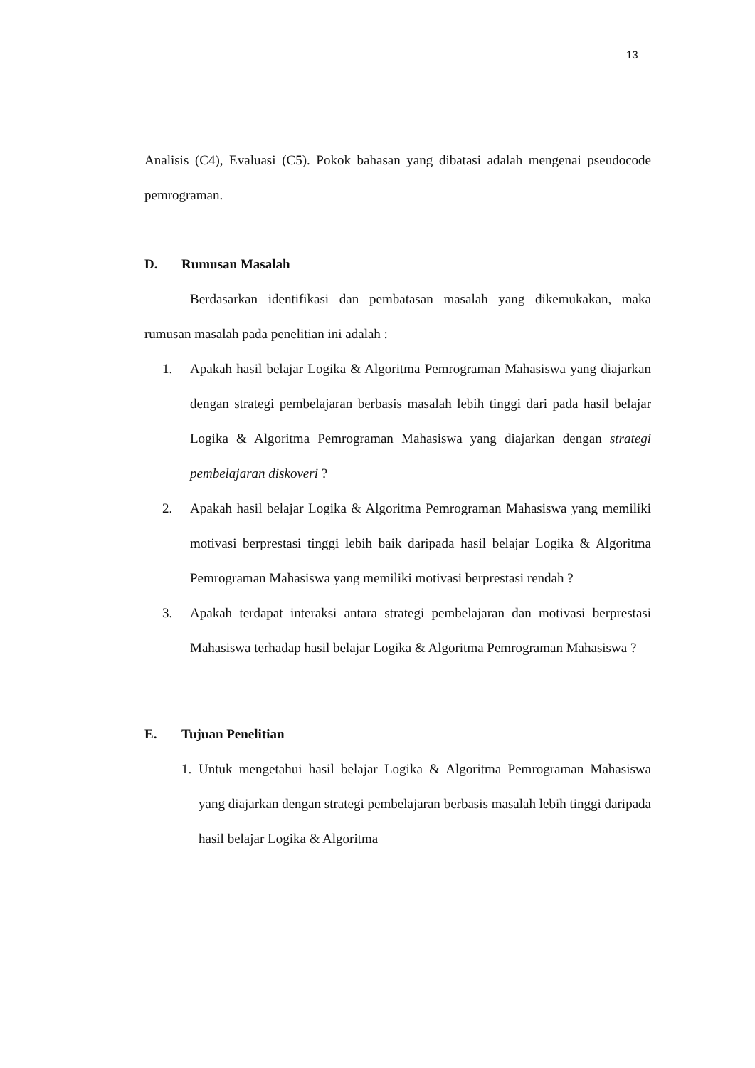13
Analisis (C4), Evaluasi (C5). Pokok bahasan yang dibatasi adalah mengenai pseudocode pemrograman.
D. Rumusan Masalah
Berdasarkan identifikasi dan pembatasan masalah yang dikemukakan, maka rumusan masalah pada penelitian ini adalah :
1. Apakah hasil belajar Logika & Algoritma Pemrograman Mahasiswa yang diajarkan dengan strategi pembelajaran berbasis masalah lebih tinggi dari pada hasil belajar Logika & Algoritma Pemrograman Mahasiswa yang diajarkan dengan strategi pembelajaran diskoveri ?
2. Apakah hasil belajar Logika & Algoritma Pemrograman Mahasiswa yang memiliki motivasi berprestasi tinggi lebih baik daripada hasil belajar Logika & Algoritma Pemrograman Mahasiswa yang memiliki motivasi berprestasi rendah ?
3. Apakah terdapat interaksi antara strategi pembelajaran dan motivasi berprestasi Mahasiswa terhadap hasil belajar Logika & Algoritma Pemrograman Mahasiswa ?
E. Tujuan Penelitian
1. Untuk mengetahui hasil belajar Logika & Algoritma Pemrograman Mahasiswa yang diajarkan dengan strategi pembelajaran berbasis masalah lebih tinggi daripada hasil belajar Logika & Algoritma